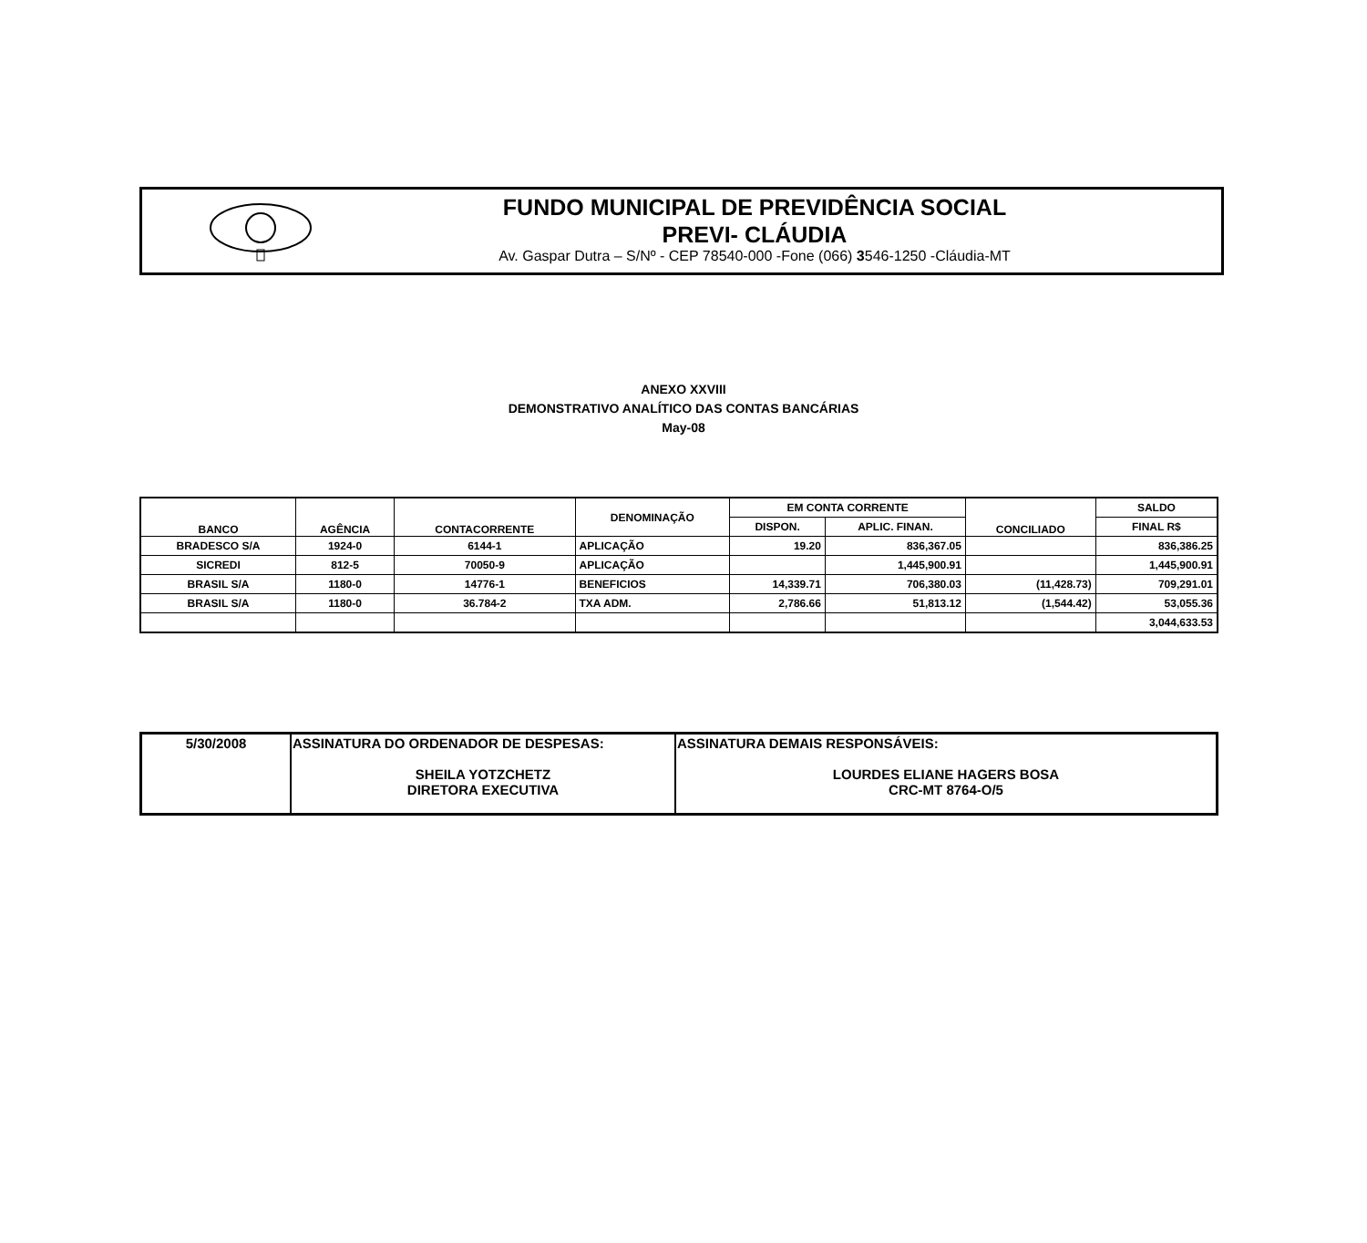FUNDO MUNICIPAL DE PREVIDÊNCIA SOCIAL
PREVI- CLÁUDIA
Av. Gaspar Dutra – S/Nº - CEP 78540-000 -Fone (066) 3546-1250 -Cláudia-MT
ANEXO XXVIII
DEMONSTRATIVO ANALÍTICO DAS CONTAS BANCÁRIAS
May-08
| BANCO | AGÊNCIA | CONTACORRENTE | DENOMINAÇÃO | EM CONTA CORRENTE | | CONCILIADO | SALDO |
| --- | --- | --- | --- | --- | --- | --- | --- |
| | | | | DISPON. | APLIC. FINAN. | | FINAL R$ |
| BRADESCO S/A | 1924-0 | 6144-1 | APLICAÇÃO | 19.20 | 836,367.05 | | 836,386.25 |
| SICREDI | 812-5 | 70050-9 | APLICAÇÃO | | 1,445,900.91 | | 1,445,900.91 |
| BRASIL S/A | 1180-0 | 14776-1 | BENEFICIOS | 14,339.71 | 706,380.03 | (11,428.73) | 709,291.01 |
| BRASIL S/A | 1180-0 | 36.784-2 | TXA ADM. | 2,786.66 | 51,813.12 | (1,544.42) | 53,055.36 |
| | | | | | | | 3,044,633.53 |
| 5/30/2008 | ASSINATURA DO ORDENADOR DE DESPESAS: SHEILA YOTZCHETZ DIRETORA EXECUTIVA | ASSINATURA DEMAIS RESPONSÁVEIS: LOURDES ELIANE HAGERS BOSA CRC-MT 8764-O/5 |